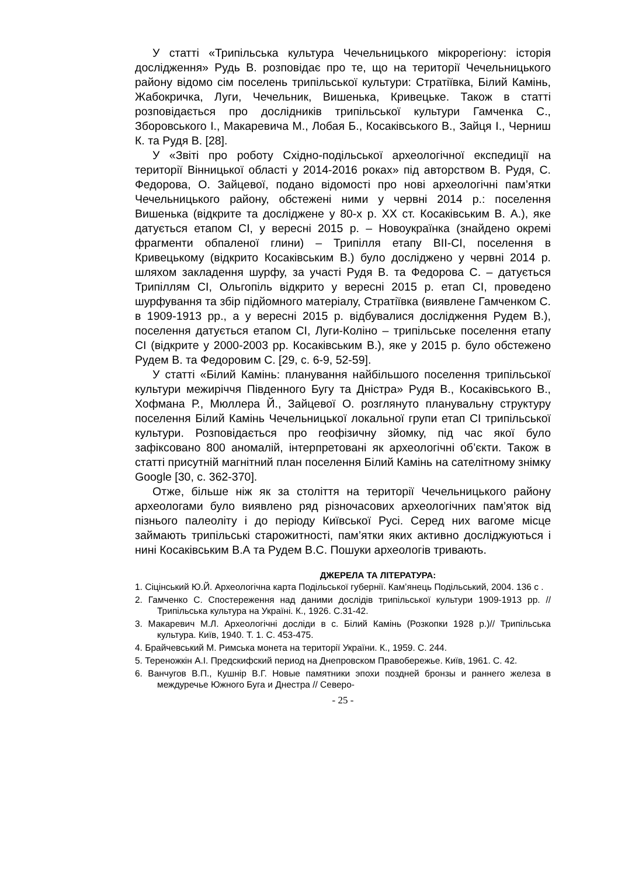У статті «Трипільська культура Чечельницького мікрорегіону: історія дослідження» Рудь В. розповідає про те, що на території Чечельницького району відомо сім поселень трипільської культури: Стратіївка, Білий Камінь, Жабокричка, Луги, Чечельник, Вишенька, Кривецьке. Також в статті розповідається про дослідників трипільської культури Гамченка С., Зборовського І., Макаревича М., Лобая Б., Косаківського В., Зайця І., Черниш К. та Рудя В. [28].
У «Звіті про роботу Східно-подільської археологічної експедиції на території Вінницької області у 2014-2016 роках» під авторством В. Рудя, С. Федорова, О. Зайцевої, подано відомості про нові археологічні пам’ятки Чечельницького району, обстежені ними у червні 2014 р.: поселення Вишенька (відкрите та досліджене у 80-х р. ХХ ст. Косаківським В. А.), яке датується етапом СІ, у вересні 2015 р. – Новоукраїнка (знайдено окремі фрагменти обпаленої глини) – Трипілля етапу ВІІ-СІ, поселення в Кривецькому (відкрито Косаківським В.) було досліджено у червні 2014 р. шляхом закладення шурфу, за участі Рудя В. та Федорова С. – датується Трипіллям СІ, Ольгопіль відкрито у вересні 2015 р. етап СІ, проведено шурфування та збір підйомного матеріалу, Стратіївка (виявлене Гамченком С. в 1909-1913 рр., а у вересні 2015 р. відбувалися дослідження Рудем В.), поселення датується етапом СІ, Луги-Коліно – трипільське поселення етапу СІ (відкрите у 2000-2003 рр. Косаківським В.), яке у 2015 р. було обстежено Рудем В. та Федоровим С. [29, с. 6-9, 52-59].
У статті «Білий Камінь: планування найбільшого поселення трипільської культури межиріччя Південного Бугу та Дністра» Рудя В., Косаківського В., Хофмана Р., Мюллера Й., Зайцевої О. розглянуто планувальну структуру поселення Білий Камінь Чечельницької локальної групи етап СІ трипільської культури. Розповідається про геофізичну зйомку, під час якої було зафіксовано 800 аномалій, інтерпретовані як археологічні об’єкти. Також в статті присутній магнітний план поселення Білий Камінь на сателітному знімку Google [30, с. 362-370].
Отже, більше ніж як за століття на території Чечельницького району археологами було виявлено ряд різночасових археологічних пам’яток від пізнього палеоліту і до періоду Київської Русі. Серед них вагоме місце займають трипільські старожитності, пам’ятки яких активно досліджуються і нині Косаківським В.А та Рудем В.С. Пошуки археологів тривають.
ДЖЕРЕЛА ТА ЛІТЕРАТУРА:
1. Сіцінський Ю.Й. Археологічна карта Подільської губернії. Кам’янець Подільський, 2004. 136 с .
2. Гамченко С. Спостереження над даними дослідів трипільської культури 1909-1913 рр. //Трипільська культура на Україні. К., 1926. С.31-42.
3. Макаревич М.Л. Археологічні досліди в с. Білий Камінь (Розкопки 1928 р.)// Трипільська культура. Київ, 1940. Т. 1. С. 453-475.
4. Брайчевський М. Римська монета на території України. К., 1959. С. 244.
5. Тереножкін А.І. Предскифский период на Днепровском Правобережье. Київ, 1961. С. 42.
6. Ванчугов В.П., Кушнір В.Г. Новые памятники эпохи поздней бронзы и раннего железа в междуречье Южного Буга и Днестра // Северо-
- 25 -